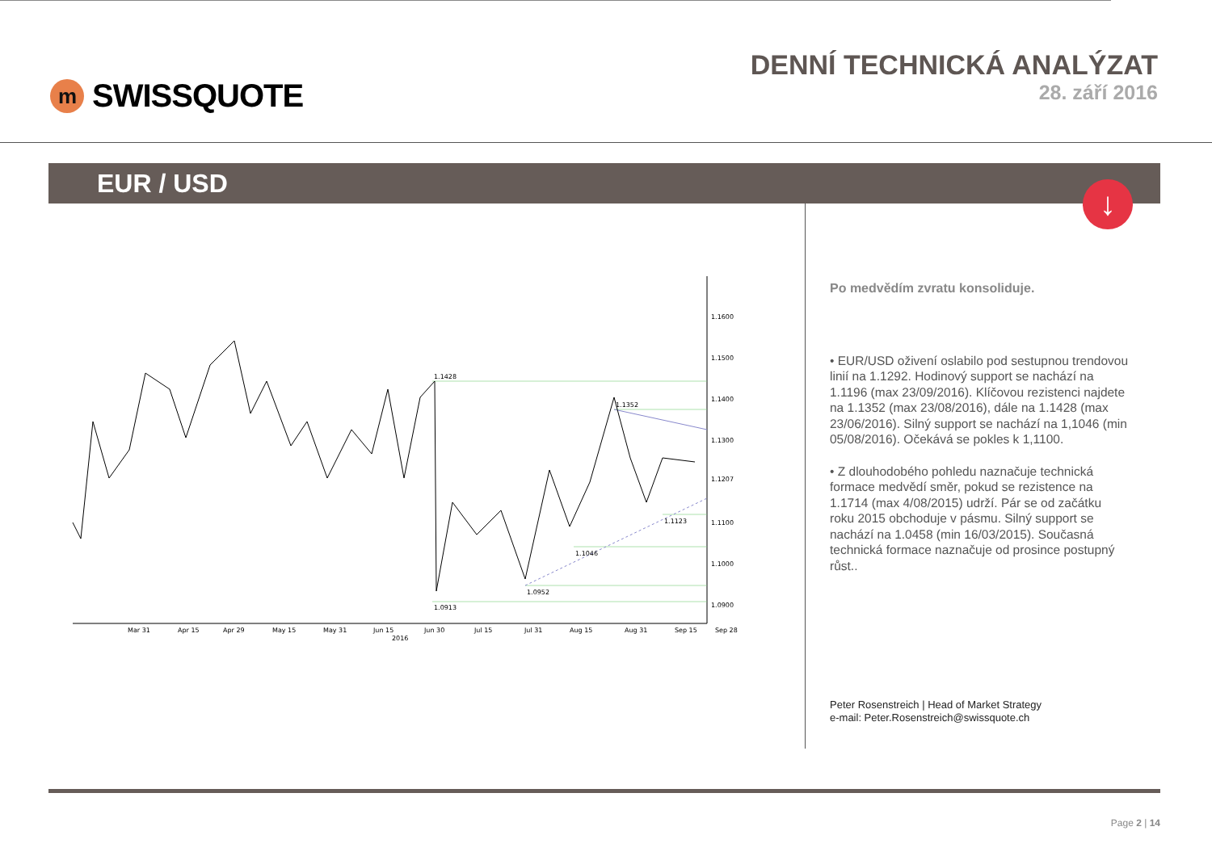m SWISSQUOTE
DENNÍ TECHNICKÁ ANALÝZAT
28. září 2016
EUR / USD
↓
1.1428
1.1352
1.1123
1.1046
1.0952
1.0913
1.1600
1.1500
1.1400
1.1300
1.1207
1.1100
1.1000
1.0900
Mar 31
Apr 15
Apr 29
May 15
May 31
Jun 15
Jun 30
Jul 15
Jul 31
Aug 15
Aug 31
Sep 15
Sep 28
2016
Po medvědím zvratu konsoliduje.
• EUR/USD oživení oslabilo pod sestupnou trendovou linií na 1.1292. Hodinový support se nachází na 1.1196 (max 23/09/2016). Klíčovou rezistenci najdete na 1.1352 (max 23/08/2016), dále na 1.1428 (max 23/06/2016). Silný support se nachází na 1,1046 (min 05/08/2016). Očekává se pokles k 1,1100.
• Z dlouhodobého pohledu naznačuje technická formace medvědí směr, pokud se rezistence na 1.1714 (max 4/08/2015) udrží. Pár se od začátku roku 2015 obchoduje v pásmu. Silný support se nachází na 1.0458 (min 16/03/2015). Současná technická formace naznačuje od prosince postupný růst..
Peter Rosenstreich | Head of Market Strategy
e-mail: Peter.Rosenstreich@swissquote.ch
Page 2 | 14